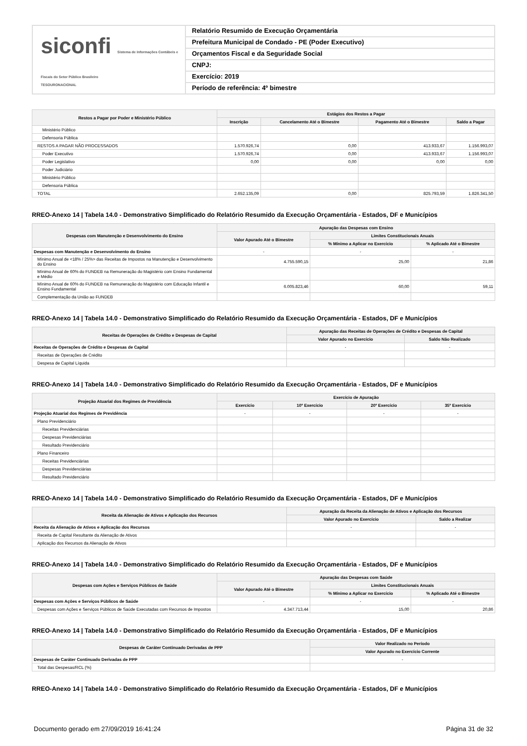siconfi Sistema de Informações Contábeis e Fiscais do Setor Público Brasileiro
TESOURONACIONAL
Relatório Resumido de Execução Orçamentária
Prefeitura Municipal de Condado - PE (Poder Executivo)
Orçamentos Fiscal e da Seguridade Social
CNPJ:
Exercício: 2019
Período de referência: 4º bimestre
| Restos a Pagar por Poder e Ministério Público | Estágios dos Restos a Pagar | | | |
| --- | --- | --- | --- | --- |
| | Inscrição | Cancelamento Até o Bimestre | Pagamento Até o Bimestre | Saldo a Pagar |
| Ministério Público | | | | |
| Defensoria Pública | | | | |
| RESTOS A PAGAR NÃO PROCESSADOS | 1.570.926,74 | 0,00 | 413.933,67 | 1.156.993,07 |
| Poder Executivo | 1.570.926,74 | 0,00 | 413.933,67 | 1.156.993,07 |
| Poder Legislativo | 0,00 | 0,00 | 0,00 | 0,00 |
| Poder Judiciário | | | | |
| Ministério Público | | | | |
| Defensoria Pública | | | | |
| TOTAL | 2.652.135,09 | 0,00 | 825.793,59 | 1.826.341,50 |
RREO-Anexo 14 | Tabela 14.0 - Demonstrativo Simplificado do Relatório Resumido da Execução Orçamentária - Estados, DF e Municípios
| Despesas com Manutenção e Desenvolvimento do Ensino | Apuração das Despesas com Ensino | | |
| --- | --- | --- | --- |
| | Valor Apurado Até o Bimestre | Limites Constitucionais Anuais | |
| | | % Mínimo a Aplicar no Exercício | % Aplicado Até o Bimestre |
| Despesas com Manutenção e Desenvolvimento do Ensino | - | - | - |
| Mínimo Anual de <18% / 25%> das Receitas de Impostos na Manutenção e Desenvolvimento do Ensino | 4.755.590,15 | 25,00 | 21,86 |
| Mínimo Anual de 60% do FUNDEB na Remuneração do Magistério com Ensino Fundamental e Médio | | | |
| Mínimo Anual de 60% do FUNDEB na Remuneração do Magistério com Educação Infantil e Ensino Fundamental | 6.005.823,46 | 60,00 | 59,11 |
| Complementação da União ao FUNDEB | | | |
RREO-Anexo 14 | Tabela 14.0 - Demonstrativo Simplificado do Relatório Resumido da Execução Orçamentária - Estados, DF e Municípios
| Receitas de Operações de Crédito e Despesas de Capital | Apuração das Receitas de Operações de Crédito e Despesas de Capital | |
| --- | --- | --- |
| | Valor Apurado no Exercício | Saldo Não Realizado |
| Receitas de Operações de Crédito e Despesas de Capital | - | - |
| Receitas de Operações de Crédito | | |
| Despesa de Capital Líquida | | |
RREO-Anexo 14 | Tabela 14.0 - Demonstrativo Simplificado do Relatório Resumido da Execução Orçamentária - Estados, DF e Municípios
| Projeção Atuarial dos Regimes de Previdência | Exercício de Apuração | | | |
| --- | --- | --- | --- | --- |
| | Exercício | 10º Exercício | 20º Exercício | 35º Exercício |
| Projeção Atuarial dos Regimes de Previdência | - | - | - | - |
| Plano Previdenciário | | | | |
| Receitas Previdenciárias | | | | |
| Despesas Previdenciárias | | | | |
| Resultado Previdenciário | | | | |
| Plano Financeiro | | | | |
| Receitas Previdenciárias | | | | |
| Despesas Previdenciárias | | | | |
| Resultado Previdenciário | | | | |
RREO-Anexo 14 | Tabela 14.0 - Demonstrativo Simplificado do Relatório Resumido da Execução Orçamentária - Estados, DF e Municípios
| Receita da Alienação de Ativos e Aplicação dos Recursos | Apuração da Receita da Alienação de Ativos e Aplicação dos Recursos | |
| --- | --- | --- |
| | Valor Apurado no Exercício | Saldo a Realizar |
| Receita da Alienação de Ativos e Aplicação dos Recursos | - | - |
| Receita de Capital Resultante da Alienação de Ativos | | |
| Aplicação dos Recursos da Alienação de Ativos | | |
RREO-Anexo 14 | Tabela 14.0 - Demonstrativo Simplificado do Relatório Resumido da Execução Orçamentária - Estados, DF e Municípios
| Despesas com Ações e Serviços Públicos de Saúde | Apuração das Despesas com Saúde | | |
| --- | --- | --- | --- |
| | Valor Apurado Até o Bimestre | Limites Constitucionais Anuais | |
| | | % Mínimo a Aplicar no Exercício | % Aplicado Até o Bimestre |
| Despesas com Ações e Serviços Públicos de Saúde | - | - | - |
| Despesas com Ações e Serviços Públicos de Saúde Executadas com Recursos de Impostos | 4.347.713,44 | 15,00 | 20,86 |
RREO-Anexo 14 | Tabela 14.0 - Demonstrativo Simplificado do Relatório Resumido da Execução Orçamentária - Estados, DF e Municípios
| Despesas de Caráter Continuado Derivadas de PPP | Valor Realizado no Período |
| --- | --- |
| | Valor Apurado no Exercício Corrente |
| Despesas de Caráter Continuado Derivadas de PPP | - |
| Total das Despesas/RCL (%) | |
RREO-Anexo 14 | Tabela 14.0 - Demonstrativo Simplificado do Relatório Resumido da Execução Orçamentária - Estados, DF e Municípios
Documento gerado em 27/09/2019 16:41:24 Página 31 de 32